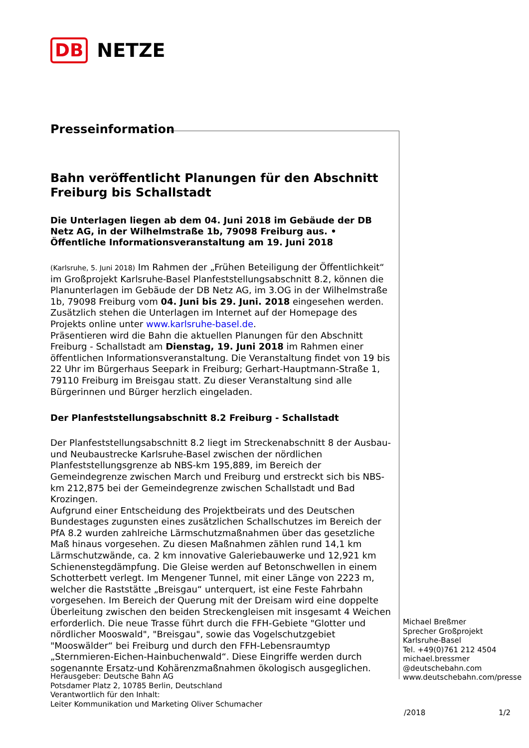DB NETZE
Presseinformation
Bahn veröffentlicht Planungen für den Abschnitt Freiburg bis Schallstadt
Die Unterlagen liegen ab dem 04. Juni 2018 im Gebäude der DB Netz AG, in der Wilhelmstraße 1b, 79098 Freiburg aus. • Öffentliche Informationsveranstaltung am 19. Juni 2018
(Karlsruhe, 5. Juni 2018) Im Rahmen der „Frühen Beteiligung der Öffentlichkeit“ im Großprojekt Karlsruhe-Basel Planfeststellungsabschnitt 8.2, können die Planunterlagen im Gebäude der DB Netz AG, im 3.OG in der Wilhelmstraße 1b, 79098 Freiburg vom 04. Juni bis 29. Juni. 2018 eingesehen werden.
Zusätzlich stehen die Unterlagen im Internet auf der Homepage des Projekts online unter www.karlsruhe-basel.de.
Präsentieren wird die Bahn die aktuellen Planungen für den Abschnitt Freiburg - Schallstadt am Dienstag, 19. Juni 2018 im Rahmen einer öffentlichen Informationsveranstaltung. Die Veranstaltung findet von 19 bis 22 Uhr im Bürgerhaus Seepark in Freiburg; Gerhart-Hauptmann-Straße 1, 79110 Freiburg im Breisgau statt. Zu dieser Veranstaltung sind alle Bürgerinnen und Bürger herzlich eingeladen.
Der Planfeststellungsabschnitt 8.2 Freiburg - Schallstadt
Der Planfeststellungsabschnitt 8.2 liegt im Streckenabschnitt 8 der Ausbau- und Neubaustrecke Karlsruhe-Basel zwischen der nördlichen Planfeststellungsgrenze ab NBS-km 195,889, im Bereich der Gemeindegrenze zwischen March und Freiburg und erstreckt sich bis NBS-km 212,875 bei der Gemeindegrenze zwischen Schallstadt und Bad Krozingen.
Aufgrund einer Entscheidung des Projektbeirats und des Deutschen Bundestages zugunsten eines zusätzlichen Schallschutzes im Bereich der PfA 8.2 wurden zahlreiche Lärmschutzmaßnahmen über das gesetzliche Maß hinaus vorgesehen. Zu diesen Maßnahmen zählen rund 14,1 km Lärmschutzwände, ca. 2 km innovative Galeriebauwerke und 12,921 km Schienenstegdämpfung. Die Gleise werden auf Betonschwellen in einem Schotterbett verlegt. Im Mengener Tunnel, mit einer Länge von 2223 m, welcher die Raststätte „Breisgau“ unterquert, ist eine Feste Fahrbahn vorgesehen. Im Bereich der Querung mit der Dreisam wird eine doppelte Überleitung zwischen den beiden Streckengleisen mit insgesamt 4 Weichen erforderlich. Die neue Trasse führt durch die FFH-Gebiete "Glotter und nördlicher Mooswald", "Breisgau", sowie das Vogelschutzgebiet "Mooswälder“ bei Freiburg und durch den FFH-Lebensraumtyp „Sternmieren-Eichen-Hainbuchenwald“. Diese Eingriffe werden durch sogenannte Ersatz-und Kohärenzmaßnahmen ökologisch ausgeglichen.
Michael Breßmer
Sprecher Großprojekt
Karlsruhe-Basel
Tel. +49(0)761 212 4504
michael.bressmer
@deutschebahn.com
www.deutschebahn.com/presse
Herausgeber: Deutsche Bahn AG
Potsdamer Platz 2, 10785 Berlin, Deutschland
Verantwortlich für den Inhalt:
Leiter Kommunikation und Marketing Oliver Schumacher
/2018 1/2